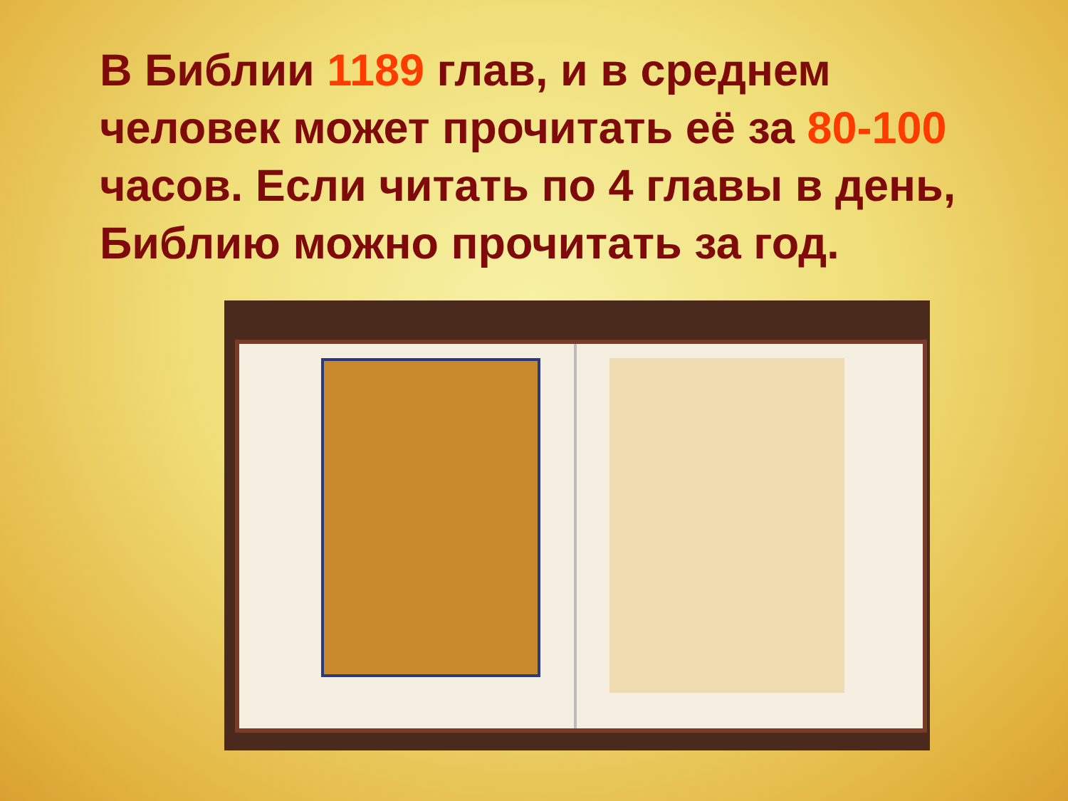В Библии 1189 глав, и в среднем человек может прочитать её за 80-100 часов. Если читать по 4 главы в день, Библию можно прочитать за год.